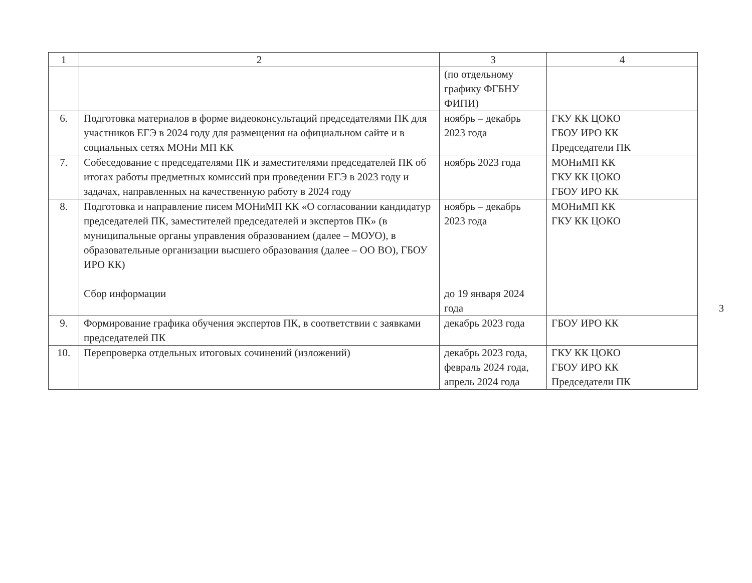| 1 | 2 | 3 | 4 |
| --- | --- | --- | --- |
| | | (по отдельному графику ФГБНУ ФИПИ) | |
| 6. | Подготовка материалов в форме видеоконсультаций председателями ПК для участников ЕГЭ в 2024 году для размещения на официальном сайте и в социальных сетях МОНи МП КК | ноябрь – декабрь 2023 года | ГКУ КК ЦОКО ГБОУ ИРО КК Председатели ПК |
| 7. | Собеседование с председателями ПК и заместителями председателей ПК об итогах работы предметных комиссий при проведении ЕГЭ в 2023 году и задачах, направленных на качественную работу в 2024 году | ноябрь 2023 года | МОНиМП КК ГКУ КК ЦОКО ГБОУ ИРО КК |
| 8. | Подготовка и направление писем МОНиМП КК «О согласовании кандидатур председателей ПК, заместителей председателей и экспертов ПК» (в муниципальные органы управления образованием (далее – МОУО), в образовательные организации высшего образования (далее – ОО ВО), ГБОУ ИРО КК) Сбор информации | ноябрь – декабрь 2023 года до 19 января 2024 года | МОНиМП КК ГКУ КК ЦОКО |
| 9. | Формирование графика обучения экспертов ПК, в соответствии с заявками председателей ПК | декабрь 2023 года | ГБОУ ИРО КК |
| 10. | Перепроверка отдельных итоговых сочинений (изложений) | декабрь 2023 года, февраль 2024 года, апрель 2024 года | ГКУ КК ЦОКО ГБОУ ИРО КК Председатели ПК |
3